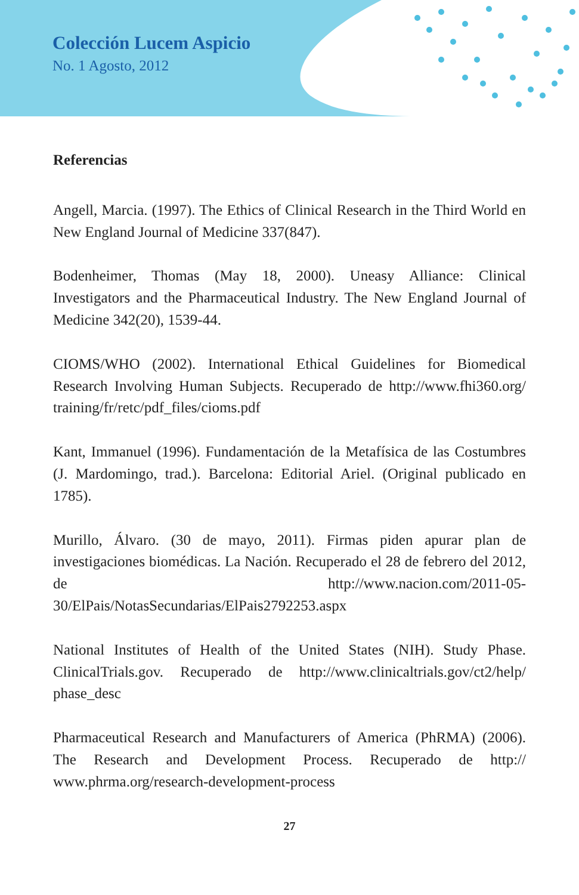Colección Lucem Aspicio
No. 1 Agosto, 2012
Referencias
Angell, Marcia. (1997). The Ethics of Clinical Research in the Third World en New England Journal of Medicine 337(847).
Bodenheimer, Thomas (May 18, 2000). Uneasy Alliance: Clinical Investigators and the Pharmaceutical Industry. The New England Journal of Medicine 342(20), 1539-44.
CIOMS/WHO (2002). International Ethical Guidelines for Biomedical Research Involving Human Subjects. Recuperado de http://www.fhi360.org/ training/fr/retc/pdf_files/cioms.pdf
Kant, Immanuel (1996). Fundamentación de la Metafísica de las Costumbres (J. Mardomingo, trad.). Barcelona: Editorial Ariel. (Original publicado en 1785).
Murillo, Álvaro. (30 de mayo, 2011). Firmas piden apurar plan de investigaciones biomédicas. La Nación. Recuperado el 28 de febrero del 2012, de http://www.nacion.com/2011-05-30/ElPais/NotasSecundarias/ElPais2792253.aspx
National Institutes of Health of the United States (NIH). Study Phase. ClinicalTrials.gov. Recuperado de http://www.clinicaltrials.gov/ct2/help/ phase_desc
Pharmaceutical Research and Manufacturers of America (PhRMA) (2006). The Research and Development Process. Recuperado de http:// www.phrma.org/research-development-process
27